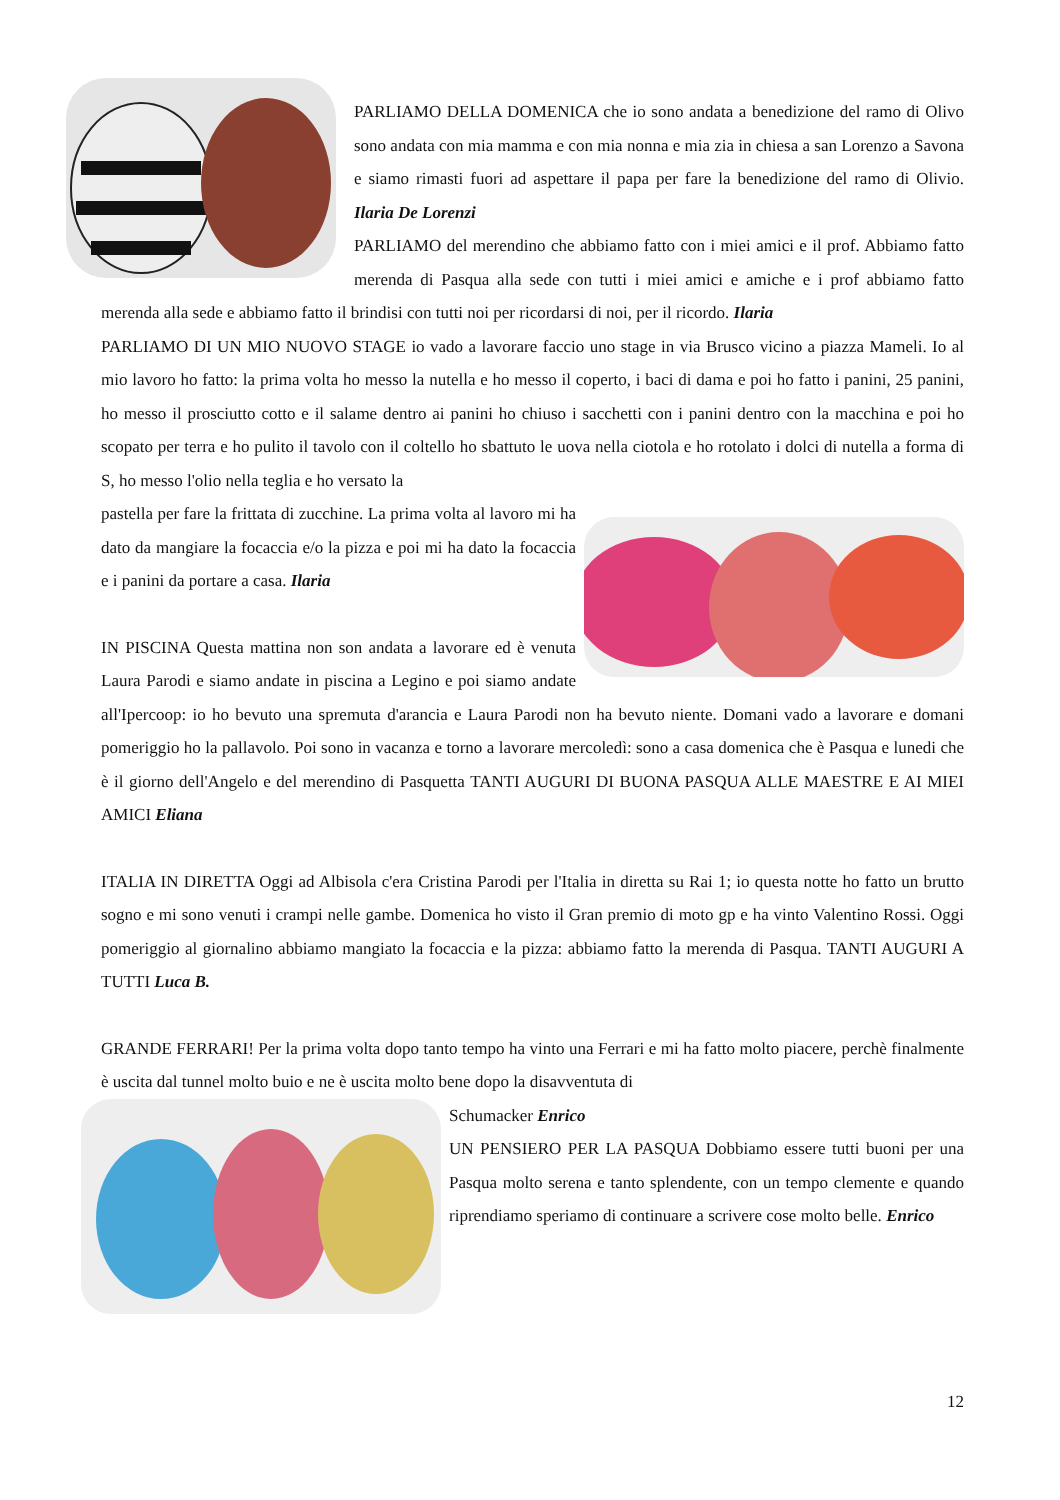PARLIAMO DELLA DOMENICA che io sono andata a benedizione del ramo di Olivo sono andata con mia mamma e con mia nonna e mia zia in chiesa a san Lorenzo a Savona e siamo rimasti fuori ad aspettare il papa per fare la benedizione del ramo di Olivio. Ilaria De Lorenzi
PARLIAMO del merendino che abbiamo fatto con i miei amici e il prof. Abbiamo fatto merenda di Pasqua alla sede con tutti i miei amici e amiche e i prof abbiamo fatto merenda alla sede e abbiamo fatto il brindisi con tutti noi per ricordarsi di noi, per il ricordo. Ilaria
PARLIAMO DI UN MIO NUOVO STAGE io vado a lavorare faccio uno stage in via Brusco vicino a piazza Mameli. Io al mio lavoro ho fatto: la prima volta ho messo la nutella e ho messo il coperto, i baci di dama e poi ho fatto i panini, 25 panini, ho messo il prosciutto cotto e il salame dentro ai panini ho chiuso i sacchetti con i panini dentro con la macchina e poi ho scopato per terra e ho pulito il tavolo con il coltello ho sbattuto le uova nella ciotola e ho rotolato i dolci di nutella a forma di S, ho messo l'olio nella teglia e ho versato la
pastella per fare la frittata di zucchine. La prima volta al lavoro mi ha dato da mangiare la focaccia e/o la pizza e poi mi ha dato la focaccia e i panini da portare a casa. Ilaria
IN PISCINA Questa mattina non son andata a lavorare ed è venuta Laura Parodi e siamo andate in piscina a Legino e poi siamo andate all'Ipercoop: io ho bevuto una spremuta d'arancia e Laura Parodi non ha bevuto niente. Domani vado a lavorare e domani pomeriggio ho la pallavolo. Poi sono in vacanza e torno a lavorare mercoledì: sono a casa domenica che è Pasqua e lunedi che è il giorno dell'Angelo e del merendino di Pasquetta TANTI AUGURI DI BUONA PASQUA ALLE MAESTRE E AI MIEI AMICI Eliana
ITALIA IN DIRETTA Oggi ad Albisola c'era Cristina Parodi per l'Italia in diretta su Rai 1; io questa notte ho fatto un brutto sogno e mi sono venuti i crampi nelle gambe. Domenica ho visto il Gran premio di moto gp e ha vinto Valentino Rossi. Oggi pomeriggio al giornalino abbiamo mangiato la focaccia e la pizza: abbiamo fatto la merenda di Pasqua. TANTI AUGURI A TUTTI Luca B.
GRANDE FERRARI! Per la prima volta dopo tanto tempo ha vinto una Ferrari e mi ha fatto molto piacere, perchè finalmente è uscita dal tunnel molto buio e ne è uscita molto bene dopo la disavventuta di
Schumacker Enrico
UN PENSIERO PER LA PASQUA Dobbiamo essere tutti buoni per una Pasqua molto serena e tanto splendente, con un tempo clemente e quando riprendiamo speriamo di continuare a scrivere cose molto belle. Enrico
12